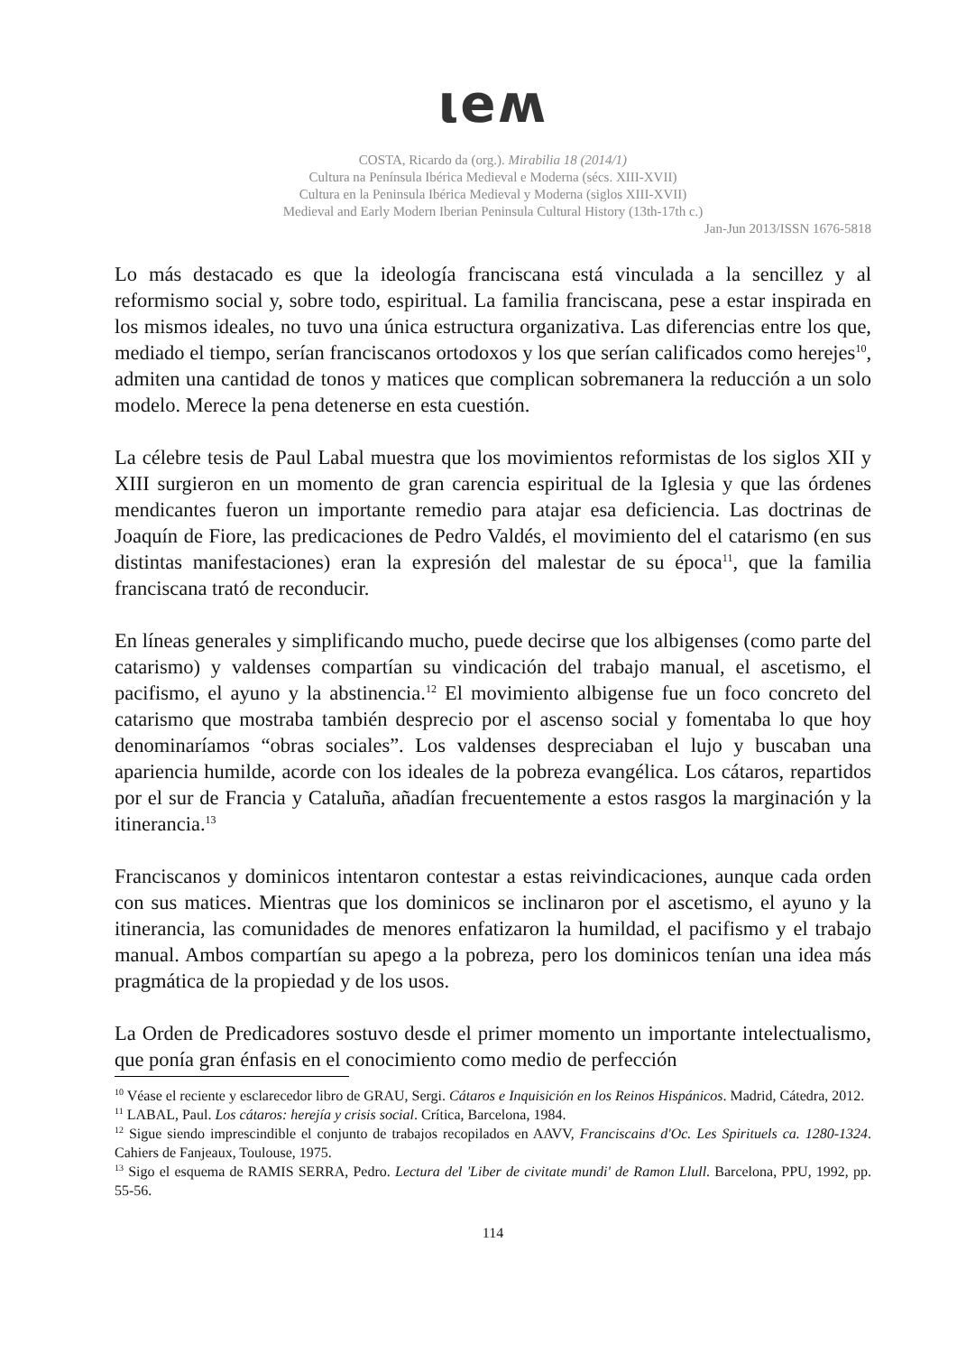ιeʍ
COSTA, Ricardo da (org.). Mirabilia 18 (2014/1)
Cultura na Península Ibérica Medieval e Moderna (sécs. XIII-XVII)
Cultura en la Peninsula Ibérica Medieval y Moderna (siglos XIII-XVII)
Medieval and Early Modern Iberian Peninsula Cultural History (13th-17th c.)
Jan-Jun 2013/ISSN 1676-5818
Lo más destacado es que la ideología franciscana está vinculada a la sencillez y al reformismo social y, sobre todo, espiritual. La familia franciscana, pese a estar inspirada en los mismos ideales, no tuvo una única estructura organizativa. Las diferencias entre los que, mediado el tiempo, serían franciscanos ortodoxos y los que serían calificados como herejes<sup>10</sup>, admiten una cantidad de tonos y matices que complican sobremanera la reducción a un solo modelo. Merece la pena detenerse en esta cuestión.
La célebre tesis de Paul Labal muestra que los movimientos reformistas de los siglos XII y XIII surgieron en un momento de gran carencia espiritual de la Iglesia y que las órdenes mendicantes fueron un importante remedio para atajar esa deficiencia. Las doctrinas de Joaquín de Fiore, las predicaciones de Pedro Valdés, el movimiento del el catarismo (en sus distintas manifestaciones) eran la expresión del malestar de su época<sup>11</sup>, que la familia franciscana trató de reconducir.
En líneas generales y simplificando mucho, puede decirse que los albigenses (como parte del catarismo) y valdenses compartían su vindicación del trabajo manual, el ascetismo, el pacifismo, el ayuno y la abstinencia.<sup>12</sup> El movimiento albigense fue un foco concreto del catarismo que mostraba también desprecio por el ascenso social y fomentaba lo que hoy denominaríamos “obras sociales”. Los valdenses despreciaban el lujo y buscaban una apariencia humilde, acorde con los ideales de la pobreza evangélica. Los cátaros, repartidos por el sur de Francia y Cataluña, añadían frecuentemente a estos rasgos la marginación y la itinerancia.<sup>13</sup>
Franciscanos y dominicos intentaron contestar a estas reivindicaciones, aunque cada orden con sus matices. Mientras que los dominicos se inclinaron por el ascetismo, el ayuno y la itinerancia, las comunidades de menores enfatizaron la humildad, el pacifismo y el trabajo manual. Ambos compartían su apego a la pobreza, pero los dominicos tenían una idea más pragmática de la propiedad y de los usos.
La Orden de Predicadores sostuvo desde el primer momento un importante intelectualismo, que ponía gran énfasis en el conocimiento como medio de perfección
<sup>10</sup> Véase el reciente y esclarecedor libro de GRAU, Sergi. Cátaros e Inquisición en los Reinos Hispánicos. Madrid, Cátedra, 2012.
<sup>11</sup> LABAL, Paul. Los cátaros: herejía y crisis social. Crítica, Barcelona, 1984.
<sup>12</sup> Sigue siendo imprescindible el conjunto de trabajos recopilados en AAVV, Franciscains d'Oc. Les Spirituels ca. 1280-1324. Cahiers de Fanjeaux, Toulouse, 1975.
<sup>13</sup> Sigo el esquema de RAMIS SERRA, Pedro. Lectura del 'Liber de civitate mundi' de Ramon Llull. Barcelona, PPU, 1992, pp. 55-56.
114